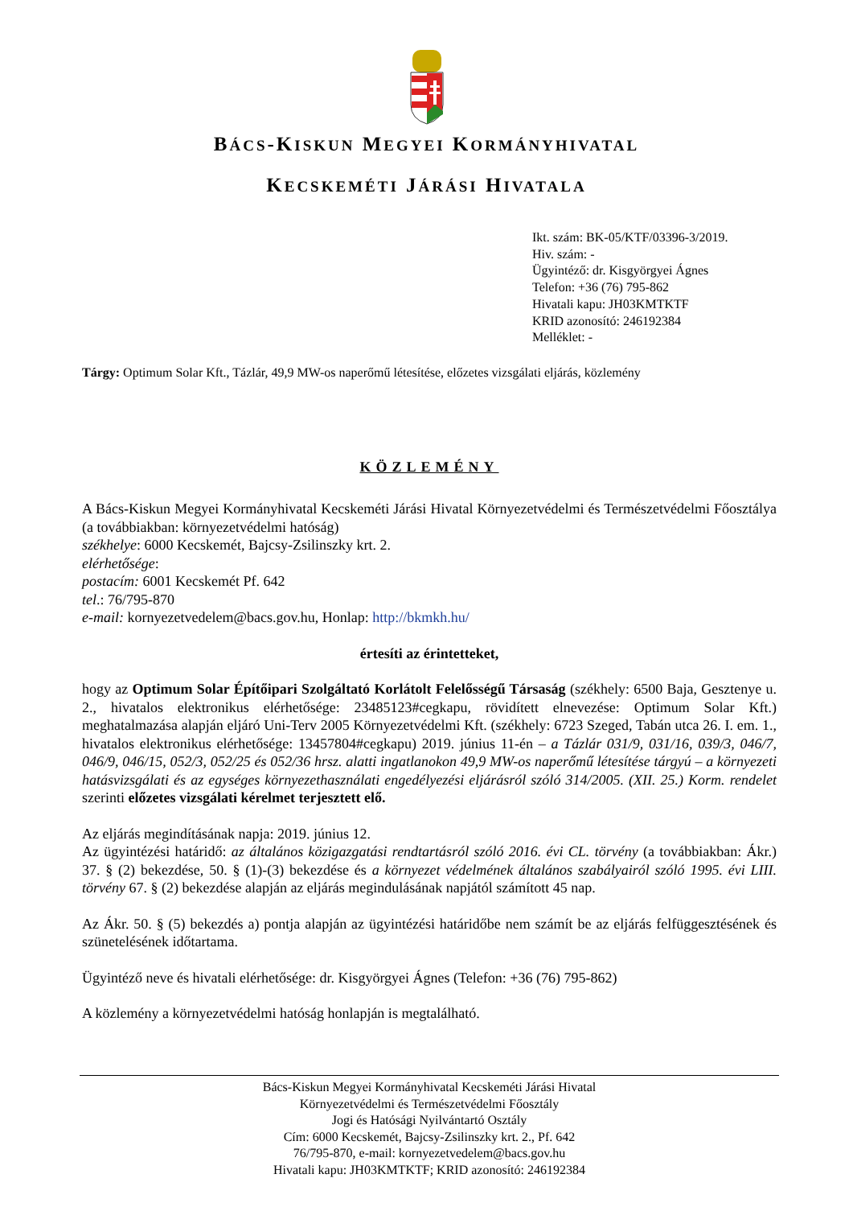BÁCS-KISKUN MEGYEI KORMÁNYHIVATAL
KECSKEMÉTI JÁRÁSI HIVATALA
Ikt. szám: BK-05/KTF/03396-3/2019.
Hiv. szám: -
Ügyintéző: dr. Kisgyörgyei Ágnes
Telefon: +36 (76) 795-862
Hivatali kapu: JH03KMTKTF
KRID azonosító: 246192384
Melléklet: -
Tárgy: Optimum Solar Kft., Tázlár, 49,9 MW-os naperőmű létesítése, előzetes vizsgálati eljárás, közlemény
KÖZLEMÉNY
A Bács-Kiskun Megyei Kormányhivatal Kecskeméti Járási Hivatal Környezetvédelmi és Természetvédelmi Főosztálya (a továbbiakban: környezetvédelmi hatóság)
székhelye: 6000 Kecskemét, Bajcsy-Zsilinszky krt. 2.
elérhetősége:
postacím: 6001 Kecskemét Pf. 642
tel.: 76/795-870
e-mail: kornyezetvedelem@bacs.gov.hu, Honlap: http://bkmkh.hu/
értesíti az érintetteket,
hogy az Optimum Solar Építőipari Szolgáltató Korlátolt Felelősségű Társaság (székhely: 6500 Baja, Gesztenye u. 2., hivatalos elektronikus elérhetősége: 23485123#cegkapu, rövidített elnevezése: Optimum Solar Kft.) meghatalmazása alapján eljáró Uni-Terv 2005 Környezetvédelmi Kft. (székhely: 6723 Szeged, Tabán utca 26. I. em. 1., hivatalos elektronikus elérhetősége: 13457804#cegkapu) 2019. június 11-én – a Tázlár 031/9, 031/16, 039/3, 046/7, 046/9, 046/15, 052/3, 052/25 és 052/36 hrsz. alatti ingatlanokon 49,9 MW-os naperőmű létesítése tárgyú – a környezeti hatásvizsgálati és az egységes környezethasználati engedélyezési eljárásról szóló 314/2005. (XII. 25.) Korm. rendelet szerinti előzetes vizsgálati kérelmet terjesztett elő.
Az eljárás megindításának napja: 2019. június 12.
Az ügyintézési határidő: az általános közigazgatási rendtartásról szóló 2016. évi CL. törvény (a továbbiakban: Ákr.) 37. § (2) bekezdése, 50. § (1)-(3) bekezdése és a környezet védelmének általános szabályairól szóló 1995. évi LIII. törvény 67. § (2) bekezdése alapján az eljárás megindulásának napjától számított 45 nap.
Az Ákr. 50. § (5) bekezdés a) pontja alapján az ügyintézési határidőbe nem számít be az eljárás felfüggesztésének és szünetelésének időtartama.
Ügyintéző neve és hivatali elérhetősége: dr. Kisgyörgyei Ágnes (Telefon: +36 (76) 795-862)
A közlemény a környezetvédelmi hatóság honlapján is megtalálható.
Bács-Kiskun Megyei Kormányhivatal Kecskeméti Járási Hivatal
Környezetvédelmi és Természetvédelmi Főosztály
Jogi és Hatósági Nyilvántartó Osztály
Cím: 6000 Kecskemét, Bajcsy-Zsilinszky krt. 2., Pf. 642
76/795-870, e-mail: kornyezetvedelem@bacs.gov.hu
Hivatali kapu: JH03KMTKTF; KRID azonosító: 246192384